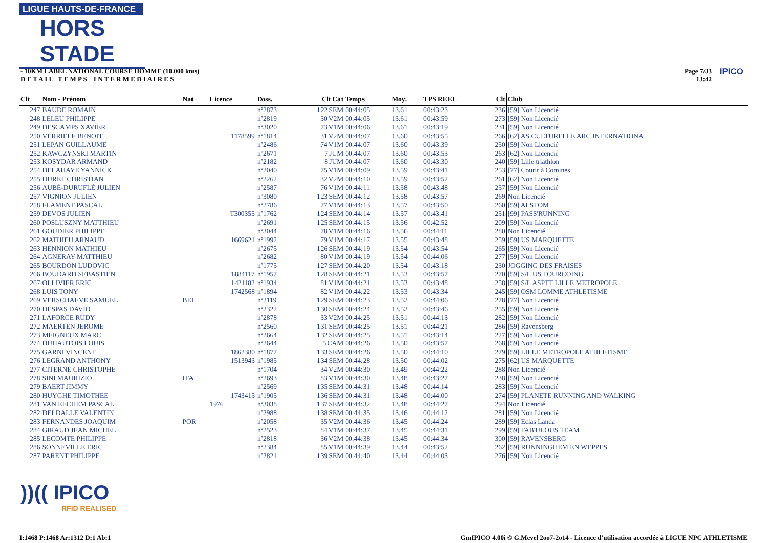LIGUE HAUTS-DE-FRANCE
HORS STADE
- 10KM LABEL NATIONAL COURSE HOMME (10.000 kms)
D E T A I L T E M P S I N T E R M E D I A I R E S
Page 7/33
13:42
IPICO
| Clt | Nom - Prénom | Nat | Licence | Doss. | Clt Cat | Temps | Moy. | TPS REEL | Clt | Club |
| --- | --- | --- | --- | --- | --- | --- | --- | --- | --- | --- |
| 247 | BAUDE ROMAIN | | | n°2873 | 122 SEM | 00:44:05 | 13.61 | 00:43:23 | 236 | [59] Non Licencié |
| 248 | LELEU PHILIPPE | | | n°2819 | 30 V2M | 00:44:05 | 13.61 | 00:43:59 | 273 | [59] Non Licencié |
| 249 | DESCAMPS XAVIER | | | n°3020 | 73 V1M | 00:44:06 | 13.61 | 00:43:19 | 231 | [59] Non Licencié |
| 250 | VERRIELE BENOIT | | 1178599 | n°1814 | 31 V2M | 00:44:07 | 13.60 | 00:43:55 | 266 | [62] AS CULTURELLE ARC INTERNATIONA |
| 251 | LEPAN GUILLAUME | | | n°2486 | 74 V1M | 00:44:07 | 13.60 | 00:43:39 | 250 | [59] Non Licencié |
| 252 | KAWCZYNSKI MARTIN | | | n°2671 | 7 JUM | 00:44:07 | 13.60 | 00:43:53 | 263 | [62] Non Licencié |
| 253 | KOSYDAR ARMAND | | | n°2182 | 8 JUM | 00:44:07 | 13.60 | 00:43:30 | 240 | [59] Lille triathlon |
| 254 | DELAHAYE YANNICK | | | n°2040 | 75 V1M | 00:44:09 | 13.59 | 00:43:41 | 253 | [77] Courir à Comines |
| 255 | HURET CHRISTIAN | | | n°2262 | 32 V2M | 00:44:10 | 13.59 | 00:43:52 | 261 | [62] Non Licencié |
| 256 | AUBÉ-DURUFLÉ JULIEN | | | n°2587 | 76 V1M | 00:44:11 | 13.58 | 00:43:48 | 257 | [59] Non Licencié |
| 257 | VIGNION JULIEN | | | n°3080 | 123 SEM | 00:44:12 | 13.58 | 00:43:57 | 269 | Non Licencié |
| 258 | FLAMENT PASCAL | | | n°2786 | 77 V1M | 00:44:13 | 13.57 | 00:43:50 | 260 | [59] ALSTOM |
| 259 | DEVOS JULIEN | | T300355 | n°1762 | 124 SEM | 00:44:14 | 13.57 | 00:43:41 | 251 | [99] PASS'RUNNING |
| 260 | POSLUSZNY MATTHIEU | | | n°2691 | 125 SEM | 00:44:15 | 13.56 | 00:42:52 | 209 | [59] Non Licencié |
| 261 | GOUDIER PHILIPPE | | | n°3044 | 78 V1M | 00:44:16 | 13.56 | 00:44:11 | 280 | Non Licencié |
| 262 | MATHIEU ARNAUD | | 1669621 | n°1992 | 79 V1M | 00:44:17 | 13.55 | 00:43:48 | 259 | [59] US MARQUETTE |
| 263 | HENNION MATHIEU | | | n°2675 | 126 SEM | 00:44:19 | 13.54 | 00:43:54 | 265 | [59] Non Licencié |
| 264 | AGNERAY MATTHIEU | | | n°2682 | 80 V1M | 00:44:19 | 13.54 | 00:44:06 | 277 | [59] Non Licencié |
| 265 | BOURDON LUDOVIC | | | n°1775 | 127 SEM | 00:44:20 | 13.54 | 00:43:18 | 230 | JOGGING DES FRAISES |
| 266 | BOUDARD SEBASTIEN | | 1884117 | n°1957 | 128 SEM | 00:44:21 | 13.53 | 00:43:57 | 270 | [59] S/L US TOURCOING |
| 267 | OLLIVIER ERIC | | 1421182 | n°1934 | 81 V1M | 00:44:21 | 13.53 | 00:43:48 | 258 | [59] S/L ASPTT LILLE METROPOLE |
| 268 | LUIS TONY | | 1742568 | n°1894 | 82 V1M | 00:44:22 | 13.53 | 00:43:34 | 245 | [59] OSM LOMME ATHLETISME |
| 269 | VERSCHAEVE SAMUEL | BEL | | n°2119 | 129 SEM | 00:44:23 | 13.52 | 00:44:06 | 278 | [77] Non Licencié |
| 270 | DESPAS DAVID | | | n°2322 | 130 SEM | 00:44:24 | 13.52 | 00:43:46 | 255 | [59] Non Licencié |
| 271 | LAFORCE RUDY | | | n°2878 | 33 V2M | 00:44:25 | 13.51 | 00:44:13 | 282 | [59] Non Licencié |
| 272 | MAERTEN JEROME | | | n°2560 | 131 SEM | 00:44:25 | 13.51 | 00:44:21 | 286 | [59] Ravensberg |
| 273 | MEIGNEUX MARC | | | n°2664 | 132 SEM | 00:44:25 | 13.51 | 00:43:14 | 227 | [59] Non Licencié |
| 274 | DUHAUTOIS LOUIS | | | n°2644 | 5 CAM | 00:44:26 | 13.50 | 00:43:57 | 268 | [59] Non Licencié |
| 275 | GARNI VINCENT | | 1862380 | n°1877 | 133 SEM | 00:44:26 | 13.50 | 00:44:10 | 279 | [59] LILLE METROPOLE ATHLETISME |
| 276 | LEGRAND ANTHONY | | 1513943 | n°1985 | 134 SEM | 00:44:28 | 13.50 | 00:44:02 | 275 | [62] US MARQUETTE |
| 277 | CITERNE CHRISTOPHE | | | n°1704 | 34 V2M | 00:44:30 | 13.49 | 00:44:22 | 288 | Non Licencié |
| 278 | SINI MAURIZIO | ITA | | n°2693 | 83 V1M | 00:44:30 | 13.48 | 00:43:27 | 238 | [59] Non Licencié |
| 279 | BAERT JIMMY | | | n°2569 | 135 SEM | 00:44:31 | 13.48 | 00:44:14 | 283 | [59] Non Licencié |
| 280 | HUYGHE TIMOTHEE | | 1743415 | n°1905 | 136 SEM | 00:44:31 | 13.48 | 00:44:00 | 274 | [59] PLANETE RUNNING AND WALKING |
| 281 | VAN EECHEM PASCAL | | 1976 | n°3038 | 137 SEM | 00:44:32 | 13.48 | 00:44:27 | 294 | Non Licencié |
| 282 | DELDALLE VALENTIN | | | n°2988 | 138 SEM | 00:44:35 | 13.46 | 00:44:12 | 281 | [59] Non Licencié |
| 283 | FERNANDES JOAQUIM | POR | | n°2058 | 35 V2M | 00:44:36 | 13.45 | 00:44:24 | 289 | [59] Eclas Landa |
| 284 | GIRAUD JEAN MICHEL | | | n°2523 | 84 V1M | 00:44:37 | 13.45 | 00:44:31 | 299 | [59] FAB'ULOUS TEAM |
| 285 | LECOMTE PHILIPPE | | | n°2818 | 36 V2M | 00:44:38 | 13.45 | 00:44:34 | 300 | [59] RAVENSBERG |
| 286 | SONNEVILLE ERIC | | | n°2384 | 85 V1M | 00:44:39 | 13.44 | 00:43:52 | 262 | [59] RUNNINGHEM EN WEPPES |
| 287 | PARENT PHILIPPE | | | n°2821 | 139 SEM | 00:44:40 | 13.44 | 00:44:03 | 276 | [59] Non Licencié |
))(( IPICO
RFID REALISED
I:1468 P:1468 Ar:1312 D:1 Ab:1
GmIPICO 4.00i © G.Mevel 2oo7-2o14 - Licence d'utilisation accordée à LIGUE NPC ATHLETISME